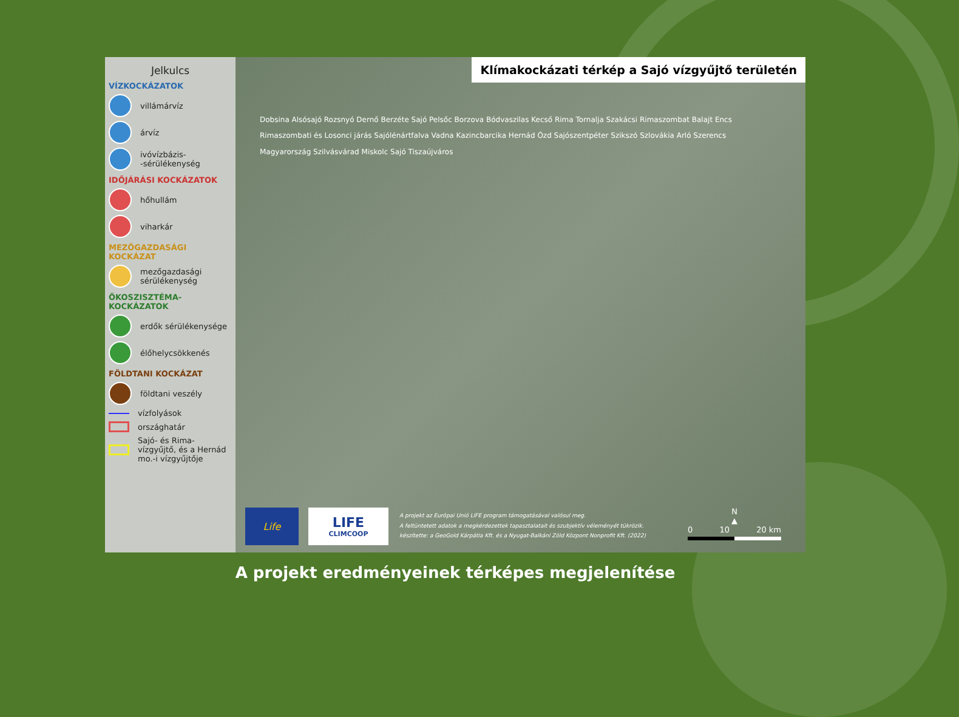Jelkulcs
VÍZKOCKÁZATOK
villámárvíz
árvíz
ivóvízbázis-
-sérülékenység
IDŐJÁRÁSI KOCKÁZATOK
hőhullám
viharkár
MEZŐGAZDASÁGI KOCKÁZAT
mezőgazdasági sérülékenység
ÖKOSZISZTÉMA-KOCKÁZATOK
erdők sérülékenysége
élőhelycsökkenés
FÖLDTANI KOCKÁZAT
földtani veszély
vízfolyások
országhatár
Sajó- és Rima-vízgyűjtő, és a Hernád mo.-i vízgyűjtője
Klímakockázati térkép a Sajó vízgyűjtő területén
Dobsina Alsósajó Rozsnyó Dernő Berzéte Sajó Pelsőc Borzova Bódvaszilas Kecső Rima Tornalja Szakácsi Rimaszombat Balajt Encs Rimaszombati és Losonci járás Sajólénártfalva Vadna Kazincbarcika Hernád Ózd Sajószentpéter Szikszó Szlovákia Arló Szerencs Magyarország Szilvásvárad Miskolc Sajó Tiszaújváros
Life
LIFE
CLIMCOOP
A projekt az Európai Unió LIFE program támogatásával valósul meg.
A feltüntetett adatok a megkérdezettek tapasztalatait és szubjektív véleményét tükrözik.
készítette: a GeoGold Kárpátia Kft. és a Nyugat-Balkáni Zöld Központ Nonprofit Kft. (2022)
N
▲
0 10 20 km
A projekt eredményeinek térképes megjelenítése